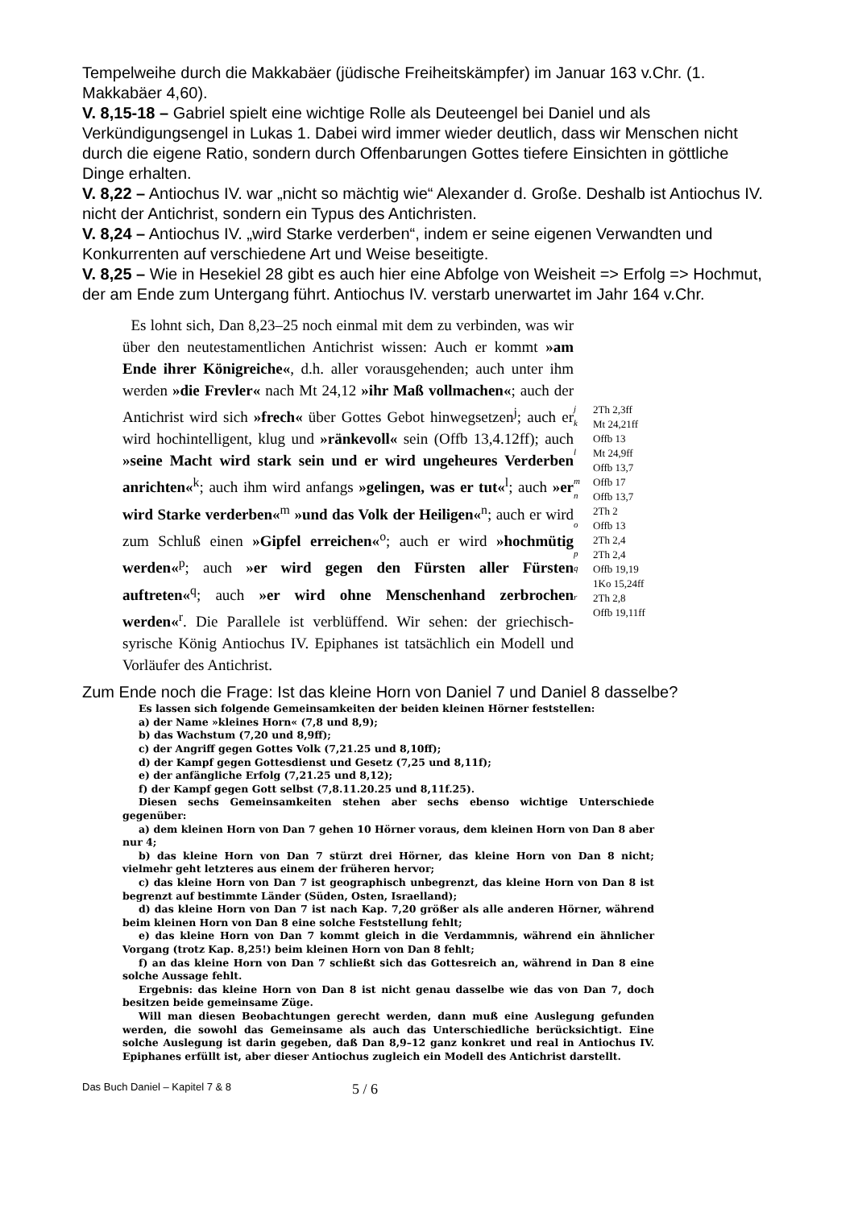Tempelweihe durch die Makkabäer (jüdische Freiheitskämpfer) im Januar 163 v.Chr. (1. Makkabäer 4,60).
V. 8,15-18 – Gabriel spielt eine wichtige Rolle als Deuteengel bei Daniel und als Verkündigungsengel in Lukas 1. Dabei wird immer wieder deutlich, dass wir Menschen nicht durch die eigene Ratio, sondern durch Offenbarungen Gottes tiefere Einsichten in göttliche Dinge erhalten.
V. 8,22 – Antiochus IV. war „nicht so mächtig wie“ Alexander d. Große. Deshalb ist Antiochus IV. nicht der Antichrist, sondern ein Typus des Antichristen.
V. 8,24 – Antiochus IV. „wird Starke verderben“, indem er seine eigenen Verwandten und Konkurrenten auf verschiedene Art und Weise beseitigte.
V. 8,25 – Wie in Hesekiel 28 gibt es auch hier eine Abfolge von Weisheit => Erfolg => Hochmut, der am Ende zum Untergang führt. Antiochus IV. verstarb unerwartet im Jahr 164 v.Chr.
Es lohnt sich, Dan 8,23–25 noch einmal mit dem zu verbinden, was wir über den neutestamentlichen Antichrist wissen: Auch er kommt »am Ende ihrer Königreiche«, d.h. aller vorausgehenden; auch unter ihm werden »die Frevler« nach Mt 24,12 »ihr Maß vollmachen«; auch der Antichrist wird sich »frech« über Gottes Gebot hinwegsetzen<sup>j</sup>; auch er wird hochintelligent, klug und »ränkevoll« sein (Offb 13,4.12ff); auch »seine Macht wird stark sein und er wird ungeheures Verderben anrichten«<sup>k</sup>; auch ihm wird anfangs »gelingen, was er tut«<sup>l</sup>; auch »er wird Starke verderben«<sup>m</sup> »und das Volk der Heiligen«<sup>n</sup>; auch er wird zum Schluß einen »Gipfel erreichen«<sup>o</sup>; auch er wird »hochmütig werden«<sup>p</sup>; auch »er wird gegen den Fürsten aller Fürsten auftreten«<sup>q</sup>; auch »er wird ohne Menschenhand zerbrochen werden«<sup>r</sup>. Die Parallele ist verblüffend. Wir sehen: der griechisch-syrische König Antiochus IV. Epiphanes ist tatsächlich ein Modell und Vorläufer des Antichrist.
j
k
l
m
n
o
p
q
r
2Th 2,3ff
Mt 24,21ff
Offb 13
Mt 24,9ff
Offb 13,7
Offb 17
Offb 13,7
2Th 2
Offb 13
2Th 2,4
2Th 2,4
Offb 19,19
1Ko 15,24ff
2Th 2,8
Offb 19,11ff
Zum Ende noch die Frage: Ist das kleine Horn von Daniel 7 und Daniel 8 dasselbe?
Es lassen sich folgende Gemeinsamkeiten der beiden kleinen Hörner feststellen:
a) der Name »kleines Horn« (7,8 und 8,9);
b) das Wachstum (7,20 und 8,9ff);
c) der Angriff gegen Gottes Volk (7,21.25 und 8,10ff);
d) der Kampf gegen Gottesdienst und Gesetz (7,25 und 8,11f);
e) der anfängliche Erfolg (7,21.25 und 8,12);
f) der Kampf gegen Gott selbst (7,8.11.20.25 und 8,11f.25).
Diesen sechs Gemeinsamkeiten stehen aber sechs ebenso wichtige Unterschiede gegenüber:
a) dem kleinen Horn von Dan 7 gehen 10 Hörner voraus, dem kleinen Horn von Dan 8 aber nur 4;
b) das kleine Horn von Dan 7 stürzt drei Hörner, das kleine Horn von Dan 8 nicht; vielmehr geht letzteres aus einem der früheren hervor;
c) das kleine Horn von Dan 7 ist geographisch unbegrenzt, das kleine Horn von Dan 8 ist begrenzt auf bestimmte Länder (Süden, Osten, Israelland);
d) das kleine Horn von Dan 7 ist nach Kap. 7,20 größer als alle anderen Hörner, während beim kleinen Horn von Dan 8 eine solche Feststellung fehlt;
e) das kleine Horn von Dan 7 kommt gleich in die Verdammnis, während ein ähnlicher Vorgang (trotz Kap. 8,25!) beim kleinen Horn von Dan 8 fehlt;
f) an das kleine Horn von Dan 7 schließt sich das Gottesreich an, während in Dan 8 eine solche Aussage fehlt.
Ergebnis: das kleine Horn von Dan 8 ist nicht genau dasselbe wie das von Dan 7, doch besitzen beide gemeinsame Züge.
Will man diesen Beobachtungen gerecht werden, dann muß eine Auslegung gefunden werden, die sowohl das Gemeinsame als auch das Unterschiedliche berücksichtigt. Eine solche Auslegung ist darin gegeben, daß Dan 8,9–12 ganz konkret und real in Antiochus IV. Epiphanes erfüllt ist, aber dieser Antiochus zugleich ein Modell des Antichrist darstellt.
Das Buch Daniel – Kapitel 7 & 8 5 / 6